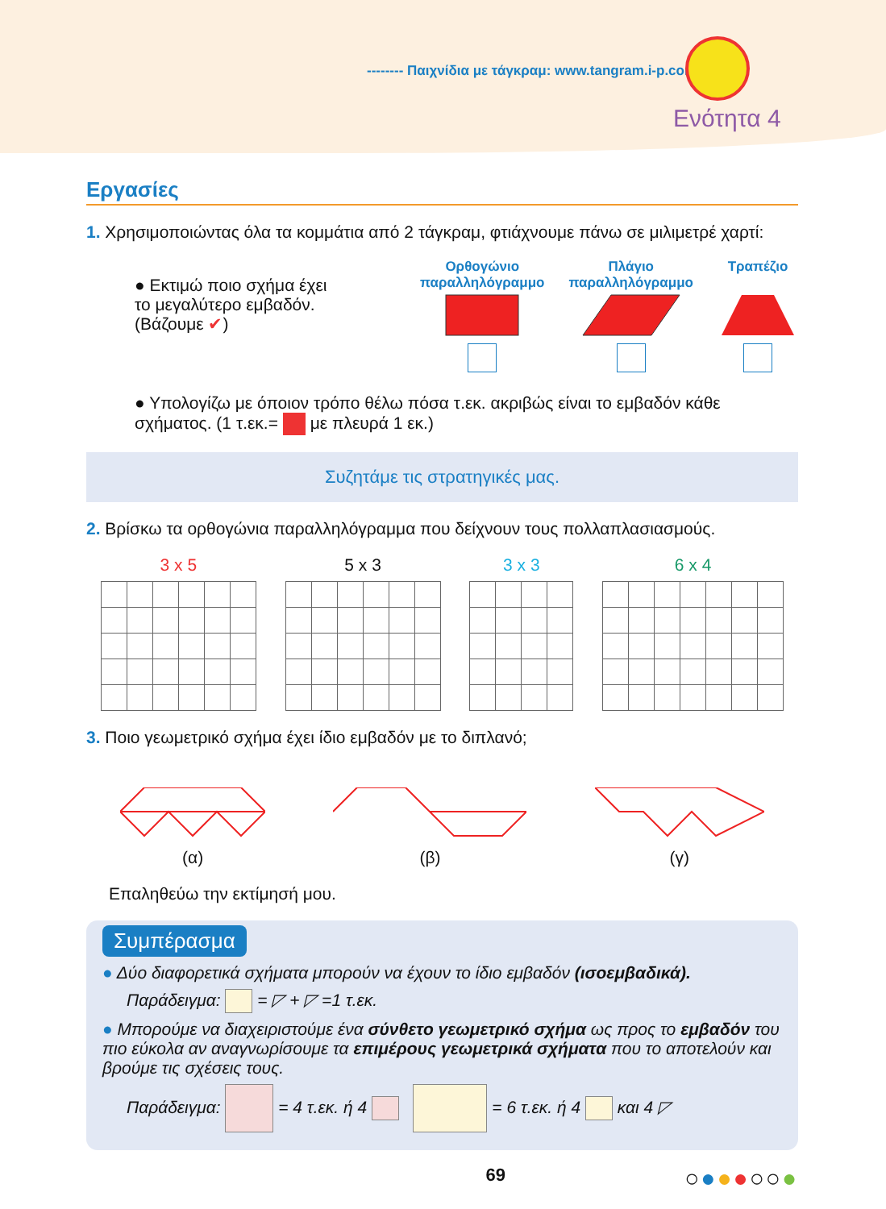-------- Παιχνίδια με τάγκραμ: www.tangram.i-p.com
Ενότητα 4
Εργασίες
1. Χρησιμοποιώντας όλα τα κομμάτια από 2 τάγκραμ, φτιάχνουμε πάνω σε μιλιμετρέ χαρτί:
● Εκτιμώ ποιο σχήμα έχει
το μεγαλύτερο εμβαδόν.
(Βάζουμε ✔)
Ορθογώνιο
παραλληλόγραμμο
Πλάγιο
παραλληλόγραμμο
Τραπέζιο
● Υπολογίζω με όποιον τρόπο θέλω πόσα τ.εκ. ακριβώς είναι το εμβαδόν κάθε σχήματος. (1 τ.εκ.= με πλευρά 1 εκ.)
Συζητάμε τις στρατηγικές μας.
2. Βρίσκω τα ορθογώνια παραλληλόγραμμα που δείχνουν τους πολλαπλασιασμούς.
3 x 5 5 x 3 3 x 3 6 x 4
3. Ποιο γεωμετρικό σχήμα έχει ίδιο εμβαδόν με το διπλανό;
(α)
(β)
(γ)
Επαληθεύω την εκτίμησή μου.
Συμπέρασμα
● Δύο διαφορετικά σχήματα μπορούν να έχουν το ίδιο εμβαδόν (ισοεμβαδικά).
Παράδειγμα: = ◸ + ◸ =1 τ.εκ.
● Μπορούμε να διαχειριστούμε ένα σύνθετο γεωμετρικό σχήμα ως προς το εμβαδόν του πιο εύκολα αν αναγνωρίσουμε τα επιμέρους γεωμετρικά σχήματα που το αποτελούν και βρούμε τις σχέσεις τους.
Παράδειγμα: = 4 τ.εκ. ή 4 = 6 τ.εκ. ή 4 και 4 ◸
69 ○●●●○○●